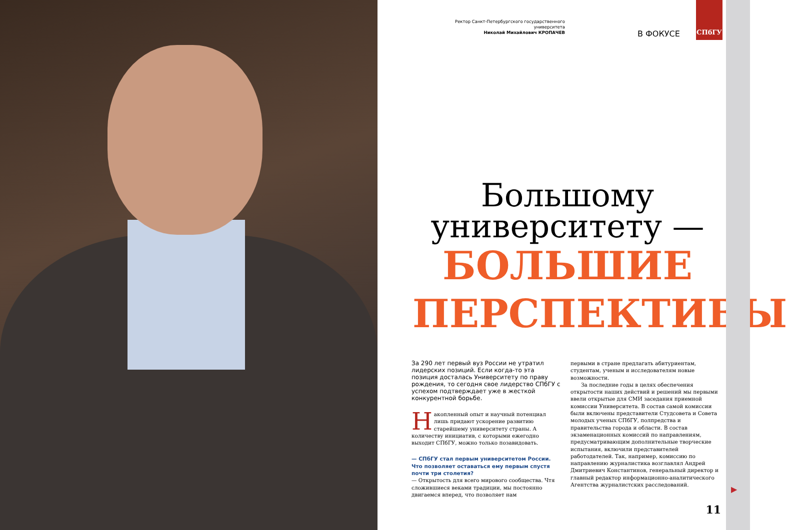Ректор Санкт-Петербургского государственного университета
Николай Михайлович КРОПАЧЕВ
В ФОКУСЕ
СПбГУ
Большому университету —
БОЛЬШИЕ ПЕРСПЕКТИВЫ
За 290 лет первый вуз России не утратил лидерских позиций. Если когда-то эта позиция досталась Университету по праву рождения, то сегодня свое лидерство СПбГУ с успехом подтверждает уже в жесткой конкурентной борьбе.
Накопленный опыт и научный потенциал лишь придают ускорение развитию старейшему университету страны. А количеству инициатив, с которыми ежегодно выходит СПбГУ, можно только позавидовать.
— СПбГУ стал первым университетом России. Что позволяет оставаться ему первым спустя почти три столетия?
— Открытость для всего мирового сообщества. Чтя сложившиеся веками традиции, мы постоянно двигаемся вперед, что позволяет нам
первыми в стране предлагать абитуриентам, студентам, ученым и исследователям новые возможности.
  За последние годы в целях обеспечения открытости наших действий и решений мы первыми ввели открытые для СМИ заседания приемной комиссии Университета. В состав самой комиссии были включены представители Студсовета и Совета молодых ученых СПбГУ, полпредства и правительства города и области. В состав экзаменационных комиссий по направлениям, предусматривающим дополнительные творческие испытания, включили представителей работодателей. Так, например, комиссию по направлению журналистика возглавлял Андрей Дмитриевич Константинов, генеральный директор и главный редактор информационно-аналитического Агентства журналистских расследований.
11
▶